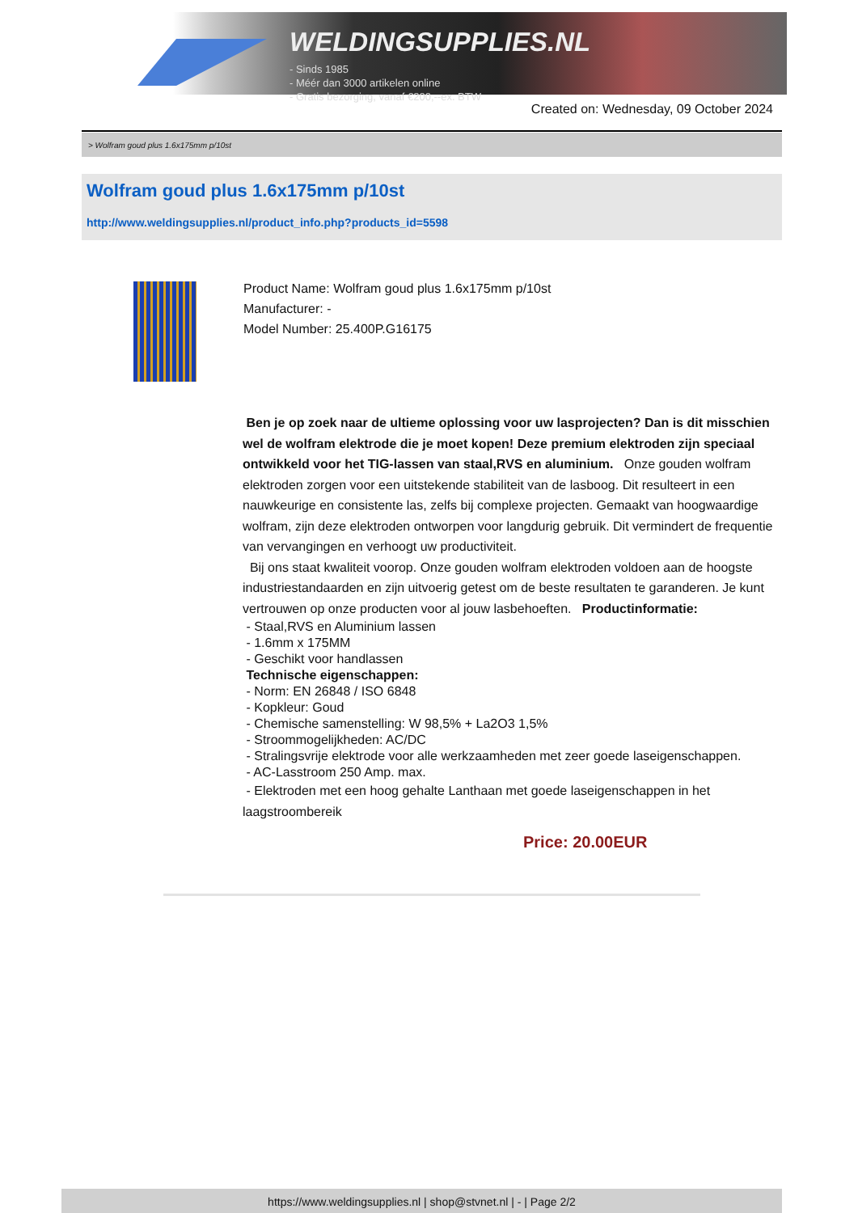WELDINGSUPPLIES.NL
- Sinds 1985
- Méér dan 3000 artikelen online
- Gratis bezorging, vanaf €200,--ex. BTW
Created on: Wednesday, 09 October 2024
> Wolfram goud plus 1.6x175mm p/10st
Wolfram goud plus 1.6x175mm p/10st
http://www.weldingsupplies.nl/product_info.php?products_id=5598
Product Name: Wolfram goud plus 1.6x175mm p/10st
Manufacturer: -
Model Number: 25.400P.G16175
Ben je op zoek naar de ultieme oplossing voor uw lasprojecten? Dan is dit misschien wel de wolfram elektrode die je moet kopen! Deze premium elektroden zijn speciaal ontwikkeld voor het TIG-lassen van staal,RVS en aluminium. Onze gouden wolfram elektroden zorgen voor een uitstekende stabiliteit van de lasboog. Dit resulteert in een nauwkeurige en consistente las, zelfs bij complexe projecten. Gemaakt van hoogwaardige wolfram, zijn deze elektroden ontworpen voor langdurig gebruik. Dit vermindert de frequentie van vervangingen en verhoogt uw productiviteit.
Bij ons staat kwaliteit voorop. Onze gouden wolfram elektroden voldoen aan de hoogste industriestandaarden en zijn uitvoerig getest om de beste resultaten te garanderen. Je kunt vertrouwen op onze producten voor al jouw lasbehoeften. Productinformatie:
- Staal,RVS en Aluminium lassen
- 1.6mm x 175MM
- Geschikt voor handlassen
Technische eigenschappen:
- Norm: EN 26848 / ISO 6848
- Kopkleur: Goud
- Chemische samenstelling: W 98,5% + La2O3 1,5%
- Stroommogelijkheden: AC/DC
- Stralingsvrije elektrode voor alle werkzaamheden met zeer goede laseigenschappen.
- AC-Lasstroom 250 Amp. max.
- Elektroden met een hoog gehalte Lanthaan met goede laseigenschappen in het laagstroombereik
Price: 20.00EUR
https://www.weldingsupplies.nl | shop@stvnet.nl | - | Page 2/2